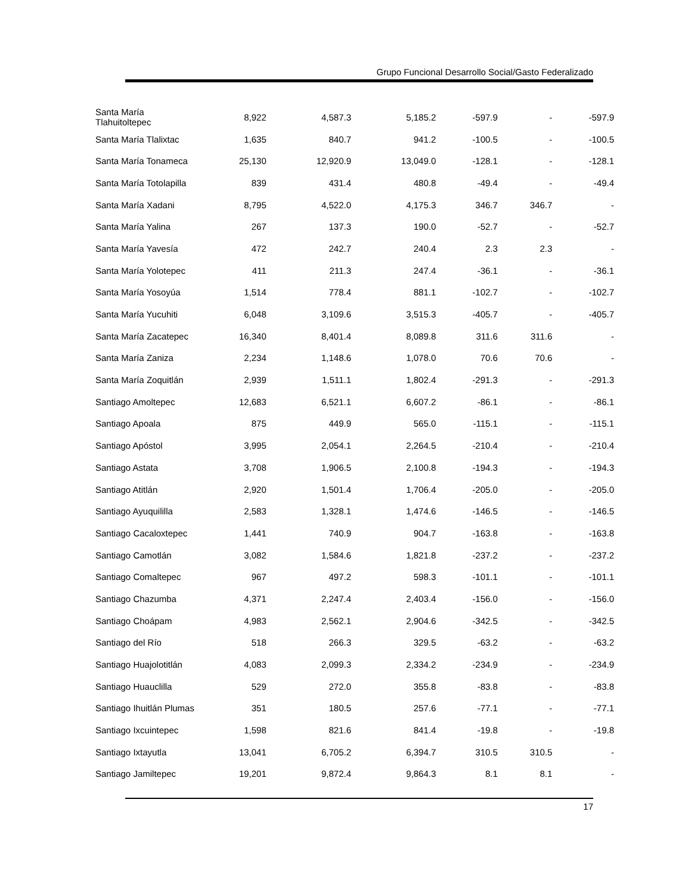Grupo Funcional Desarrollo Social/Gasto Federalizado
| Santa María Tlahuitoltepec | 8,922 | 4,587.3 | 5,185.2 | -597.9 | - | -597.9 |
| Santa María Tlalixtac | 1,635 | 840.7 | 941.2 | -100.5 | - | -100.5 |
| Santa María Tonameca | 25,130 | 12,920.9 | 13,049.0 | -128.1 | - | -128.1 |
| Santa María Totolapilla | 839 | 431.4 | 480.8 | -49.4 | - | -49.4 |
| Santa María Xadani | 8,795 | 4,522.0 | 4,175.3 | 346.7 | 346.7 | - |
| Santa María Yalina | 267 | 137.3 | 190.0 | -52.7 | - | -52.7 |
| Santa María Yavesía | 472 | 242.7 | 240.4 | 2.3 | 2.3 | - |
| Santa María Yolotepec | 411 | 211.3 | 247.4 | -36.1 | - | -36.1 |
| Santa María Yosoyúa | 1,514 | 778.4 | 881.1 | -102.7 | - | -102.7 |
| Santa María Yucuhiti | 6,048 | 3,109.6 | 3,515.3 | -405.7 | - | -405.7 |
| Santa María Zacatepec | 16,340 | 8,401.4 | 8,089.8 | 311.6 | 311.6 | - |
| Santa María Zaniza | 2,234 | 1,148.6 | 1,078.0 | 70.6 | 70.6 | - |
| Santa María Zoquitlán | 2,939 | 1,511.1 | 1,802.4 | -291.3 | - | -291.3 |
| Santiago Amoltepec | 12,683 | 6,521.1 | 6,607.2 | -86.1 | - | -86.1 |
| Santiago Apoala | 875 | 449.9 | 565.0 | -115.1 | - | -115.1 |
| Santiago Apóstol | 3,995 | 2,054.1 | 2,264.5 | -210.4 | - | -210.4 |
| Santiago Astata | 3,708 | 1,906.5 | 2,100.8 | -194.3 | - | -194.3 |
| Santiago Atitlán | 2,920 | 1,501.4 | 1,706.4 | -205.0 | - | -205.0 |
| Santiago Ayuquililla | 2,583 | 1,328.1 | 1,474.6 | -146.5 | - | -146.5 |
| Santiago Cacaloxtepec | 1,441 | 740.9 | 904.7 | -163.8 | - | -163.8 |
| Santiago Camotlán | 3,082 | 1,584.6 | 1,821.8 | -237.2 | - | -237.2 |
| Santiago Comaltepec | 967 | 497.2 | 598.3 | -101.1 | - | -101.1 |
| Santiago Chazumba | 4,371 | 2,247.4 | 2,403.4 | -156.0 | - | -156.0 |
| Santiago Choápam | 4,983 | 2,562.1 | 2,904.6 | -342.5 | - | -342.5 |
| Santiago del Río | 518 | 266.3 | 329.5 | -63.2 | - | -63.2 |
| Santiago Huajolotitlán | 4,083 | 2,099.3 | 2,334.2 | -234.9 | - | -234.9 |
| Santiago Huauclilla | 529 | 272.0 | 355.8 | -83.8 | - | -83.8 |
| Santiago Ihuitlán Plumas | 351 | 180.5 | 257.6 | -77.1 | - | -77.1 |
| Santiago Ixcuintepec | 1,598 | 821.6 | 841.4 | -19.8 | - | -19.8 |
| Santiago Ixtayutla | 13,041 | 6,705.2 | 6,394.7 | 310.5 | 310.5 | - |
| Santiago Jamiltepec | 19,201 | 9,872.4 | 9,864.3 | 8.1 | 8.1 | - |
17